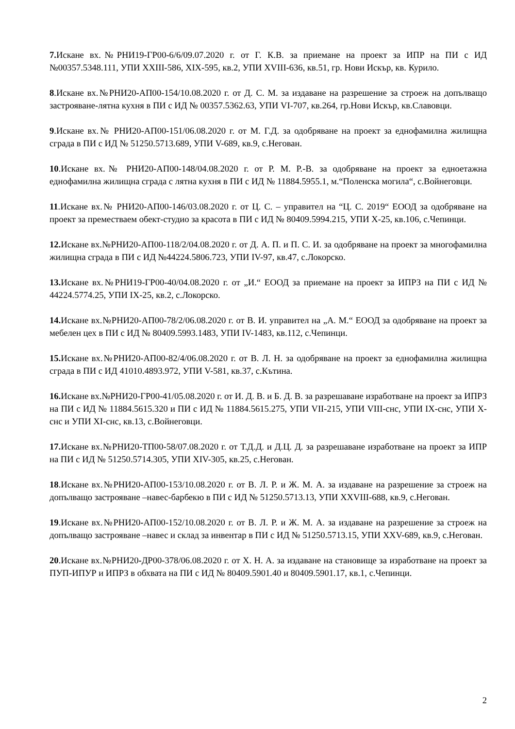7. Искане вх.№РНИ19-ГР00-6/6/09.07.2020 г. от Г. К.В. за приемане на проект за ИПР на ПИ с ИД №00357.5348.111, УПИ XXIII-586, XIX-595, кв.2, УПИ XVIII-636, кв.51, гр. Нови Искър, кв. Курило.
8.Искане вх.№РНИ20-АП00-154/10.08.2020 г. от Д. С. М. за издаване на разрешение за строеж на допълващо застрояване-лятна кухня в ПИ с ИД № 00357.5362.63, УПИ VI-707, кв.264, гр.Нови Искър, кв.Славовци.
9.Искане вх.№ РНИ20-АП00-151/06.08.2020 г. от М. Г.Д. за одобряване на проект за еднофамилна жилищна сграда в ПИ с ИД № 51250.5713.689, УПИ V-689, кв.9, с.Негован.
10.Искане вх.№ РНИ20-АП00-148/04.08.2020 г. от Р. М. Р.-В. за одобряване на проект за едноетажна еднофамилна жилищна сграда с лятна кухня в ПИ с ИД № 11884.5955.1, м.“Поленска могила“, с.Войнеговци.
11.Искане вх.№ РНИ20-АП00-146/03.08.2020 г. от Ц. С. – управител на “Ц. С. 2019“ ЕООД за одобряване на проект за преместваем обект-студио за красота в ПИ с ИД № 80409.5994.215, УПИ X-25, кв.106, с.Чепинци.
12. Искане вх.№РНИ20-АП00-118/2/04.08.2020 г. от Д. А. П. и П. С. И. за одобряване на проект за многофамилна жилищна сграда в ПИ с ИД №44224.5806.723, УПИ IV-97, кв.47, с.Локорско.
13. Искане вх.№РНИ19-ГР00-40/04.08.2020 г. от „И.“ ЕООД за приемане на проект за ИПРЗ на ПИ с ИД № 44224.5774.25, УПИ IX-25, кв.2, с.Локорско.
14. Искане вх.№РНИ20-АП00-78/2/06.08.2020 г. от В. И. управител на „А. М.“ ЕООД за одобряване на проект за мебелен цех в ПИ с ИД № 80409.5993.1483, УПИ IV-1483, кв.112, с.Чепинци.
15. Искане вх.№РНИ20-АП00-82/4/06.08.2020 г. от В. Л. Н. за одобряване на проект за еднофамилна жилищна сграда в ПИ с ИД 41010.4893.972, УПИ V-581, кв.37, с.Кътина.
16. Искане вх.№РНИ20-ГР00-41/05.08.2020 г. от И. Д. В. и Б. Д. В. за разрешаване изработване на проект за ИПРЗ на ПИ с ИД № 11884.5615.320 и ПИ с ИД № 11884.5615.275, УПИ VII-215, УПИ VIII-снс, УПИ IX-снс, УПИ X-снс и УПИ XI-снс, кв.13, с.Войнеговци.
17. Искане вх.№РНИ20-ТП00-58/07.08.2020 г. от Т.Д.Д. и Д.Ц. Д. за разрешаване изработване на проект за ИПР на ПИ с ИД № 51250.5714.305, УПИ XIV-305, кв.25, с.Негован.
18.Искане вх.№РНИ20-АП00-153/10.08.2020 г. от В. Л. Р. и Ж. М. А. за издаване на разрешение за строеж на допълващо застрояване –навес-барбекю в ПИ с ИД № 51250.5713.13, УПИ XXVIII-688, кв.9, с.Негован.
19.Искане вх.№РНИ20-АП00-152/10.08.2020 г. от В. Л. Р. и Ж. М. А. за издаване на разрешение за строеж на допълващо застрояване –навес и склад за инвентар в ПИ с ИД № 51250.5713.15, УПИ XXV-689, кв.9, с.Негован.
20.Искане вх.№РНИ20-ДР00-378/06.08.2020 г. от Х. Н. А. за издаване на становище за изработване на проект за ПУП-ИПУР и ИПРЗ в обхвата на ПИ с ИД № 80409.5901.40 и 80409.5901.17, кв.1, с.Чепинци.
2